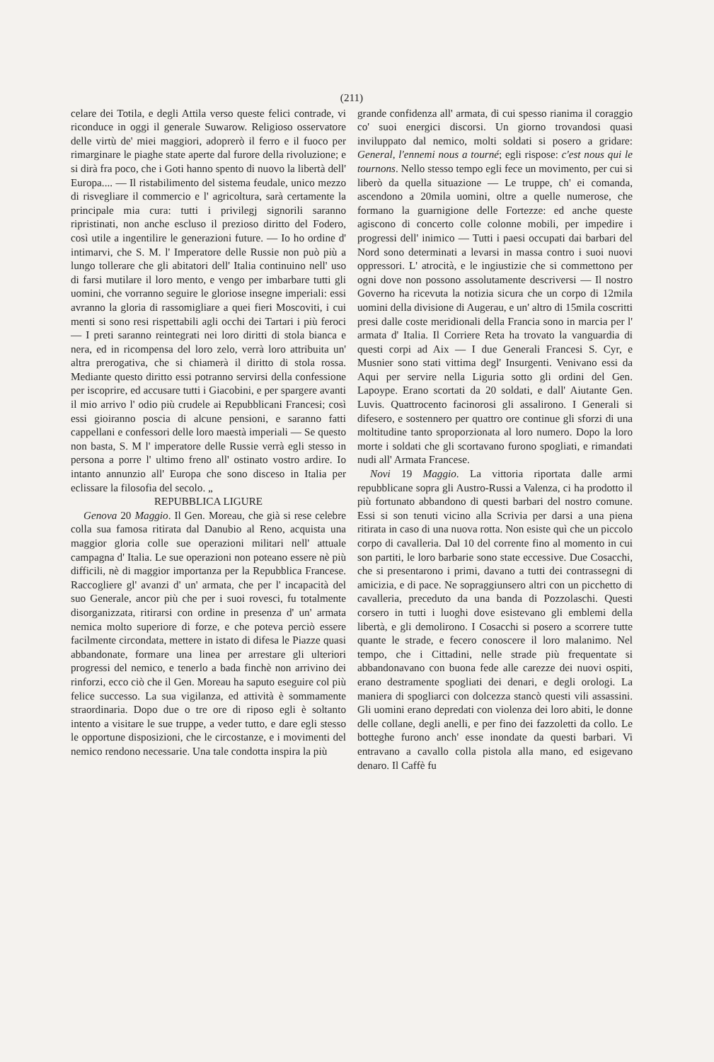(211)
celare dei Totila, e degli Attila verso queste felici contrade, vi riconduce in oggi il generale Suwarow. Religioso osservatore delle virtù de' miei maggiori, adoprerò il ferro e il fuoco per rimarginare le piaghe state aperte dal furore della rivoluzione; e si dirà fra poco, che i Goti hanno spento di nuovo la libertà dell' Europa.... — Il ristabilimento del sistema feudale, unico mezzo di risvegliare il commercio e l' agricoltura, sarà certamente la principale mia cura: tutti i privilegj signorili saranno ripristinati, non anche escluso il prezioso diritto del Fodero, così utile a ingentilire le generazioni future. — Io ho ordine d' intimarvi, che S. M. l' Imperatore delle Russie non può più a lungo tollerare che gli abitatori dell' Italia continuino nell' uso di farsi mutilare il loro mento, e vengo per imbarbare tutti gli uomini, che vorranno seguire le gloriose insegne imperiali: essi avranno la gloria di rassomigliare a quei fieri Moscoviti, i cui menti si sono resi rispettabili agli occhi dei Tartari i più feroci — I preti saranno reintegrati nei loro diritti di stola bianca e nera, ed in ricompensa del loro zelo, verrà loro attribuita un' altra prerogativa, che si chiamerà il diritto di stola rossa. Mediante questo diritto essi potranno servirsi della confessione per iscoprire, ed accusare tutti i Giacobini, e per spargere avanti il mio arrivo l' odio più crudele ai Repubblicani Francesi; così essi gioiranno poscia di alcune pensioni, e saranno fatti cappellani e confessori delle loro maestà imperiali — Se questo non basta, S. M l' imperatore delle Russie verrà egli stesso in persona a porre l' ultimo freno all' ostinato vostro ardire. Io intanto annunzio all' Europa che sono disceso in Italia per eclissare la filosofia del secolo. „
REPUBBLICA LIGURE
Genova 20 Maggio. Il Gen. Moreau, che già si rese celebre colla sua famosa ritirata dal Danubio al Reno, acquista una maggior gloria colle sue operazioni militari nell' attuale campagna d' Italia. Le sue operazioni non poteano essere nè più difficili, nè di maggior importanza per la Repubblica Francese. Raccogliere gl' avanzi d' un' armata, che per l' incapacità del suo Generale, ancor più che per i suoi rovesci, fu totalmente disorganizzata, ritirarsi con ordine in presenza d' un' armata nemica molto superiore di forze, e che poteva perciò essere facilmente circondata, mettere in istato di difesa le Piazze quasi abbandonate, formare una linea per arrestare gli ulteriori progressi del nemico, e tenerlo a bada finchè non arrivino dei rinforzi, ecco ciò che il Gen. Moreau ha saputo eseguire col più felice successo. La sua vigilanza, ed attività è sommamente straordinaria. Dopo due o tre ore di riposo egli è soltanto intento a visitare le sue truppe, a veder tutto, e dare egli stesso le opportune disposizioni, che le circostanze, e i movimenti del nemico rendono necessarie. Una tale condotta inspira la più
grande confidenza all' armata, di cui spesso rianima il coraggio co' suoi energici discorsi. Un giorno trovandosi quasi inviluppato dal nemico, molti soldati si posero a gridare: General, l'ennemi nous a tourné; egli rispose: c'est nous qui le tournons. Nello stesso tempo egli fece un movimento, per cui si liberò da quella situazione — Le truppe, ch' ei comanda, ascendono a 20mila uomini, oltre a quelle numerose, che formano la guarnigione delle Fortezze: ed anche queste agiscono di concerto colle colonne mobili, per impedire i progressi dell' inimico — Tutti i paesi occupati dai barbari del Nord sono determinati a levarsi in massa contro i suoi nuovi oppressori. L' atrocità, e le ingiustizie che si commettono per ogni dove non possono assolutamente descriversi — Il nostro Governo ha ricevuta la notizia sicura che un corpo di 12mila uomini della divisione di Augerau, e un' altro di 15mila coscritti presi dalle coste meridionali della Francia sono in marcia per l' armata d' Italia. Il Corriere Reta ha trovato la vanguardia di questi corpi ad Aix — I due Generali Francesi S. Cyr, e Musnier sono stati vittima degl' Insurgenti. Venivano essi da Aqui per servire nella Liguria sotto gli ordini del Gen. Lapoype. Erano scortati da 20 soldati, e dall' Aiutante Gen. Luvis. Quattrocento facinorosi gli assalirono. I Generali si difesero, e sostennero per quattro ore continue gli sforzi di una moltitudine tanto sproporzionata al loro numero. Dopo la loro morte i soldati che gli scortavano furono spogliati, e rimandati nudi all' Armata Francese.
Novi 19 Maggio. La vittoria riportata dalle armi repubblicane sopra gli Austro-Russi a Valenza, ci ha prodotto il più fortunato abbandono di questi barbari del nostro comune. Essi si son tenuti vicino alla Scrivia per darsi a una piena ritirata in caso di una nuova rotta. Non esiste quì che un piccolo corpo di cavalleria. Dal 10 del corrente fino al momento in cui son partiti, le loro barbarie sono state eccessive. Due Cosacchi, che si presentarono i primi, davano a tutti dei contrassegni di amicizia, e di pace. Ne sopraggiunsero altri con un picchetto di cavalleria, preceduto da una banda di Pozzolaschi. Questi corsero in tutti i luoghi dove esistevano gli emblemi della libertà, e gli demolirono. I Cosacchi si posero a scorrere tutte quante le strade, e fecero conoscere il loro malanimo. Nel tempo, che i Cittadini, nelle strade più frequentate si abbandonavano con buona fede alle carezze dei nuovi ospiti, erano destramente spogliati dei denari, e degli orologi. La maniera di spogliarci con dolcezza stancò questi vili assassini. Gli uomini erano depredati con violenza dei loro abiti, le donne delle collane, degli anelli, e per fino dei fazzoletti da collo. Le botteghe furono anch' esse inondate da questi barbari. Vi entravano a cavallo colla pistola alla mano, ed esigevano denaro. Il Caffè fu